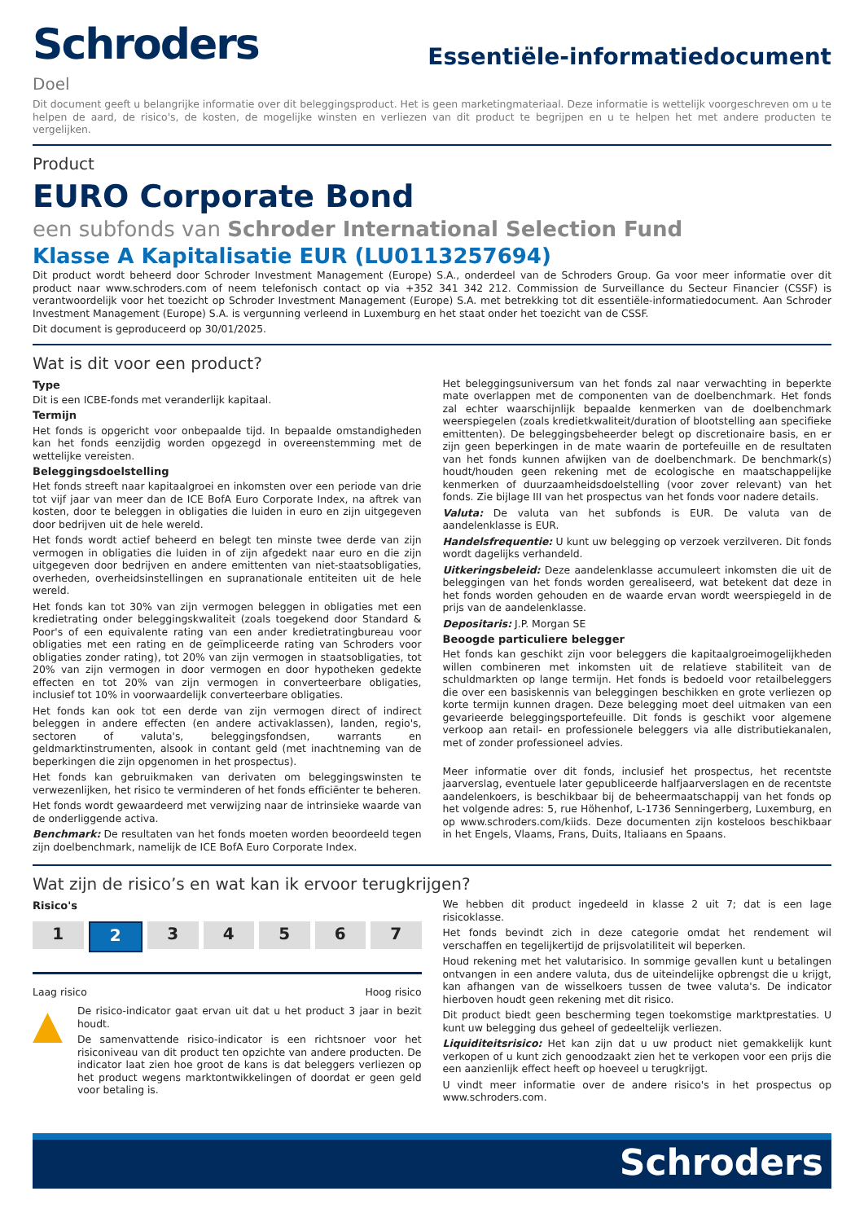Schroders
Essentiële-informatiedocument
Doel
Dit document geeft u belangrijke informatie over dit beleggingsproduct. Het is geen marketingmateriaal. Deze informatie is wettelijk voorgeschreven om u te helpen de aard, de risico's, de kosten, de mogelijke winsten en verliezen van dit product te begrijpen en u te helpen het met andere producten te vergelijken.
Product
EURO Corporate Bond
een subfonds van Schroder International Selection Fund
Klasse A Kapitalisatie EUR (LU0113257694)
Dit product wordt beheerd door Schroder Investment Management (Europe) S.A., onderdeel van de Schroders Group. Ga voor meer informatie over dit product naar www.schroders.com of neem telefonisch contact op via +352 341 342 212. Commission de Surveillance du Secteur Financier (CSSF) is verantwoordelijk voor het toezicht op Schroder Investment Management (Europe) S.A. met betrekking tot dit essentiële-informatiedocument. Aan Schroder Investment Management (Europe) S.A. is vergunning verleend in Luxemburg en het staat onder het toezicht van de CSSF.
Dit document is geproduceerd op 30/01/2025.
Wat is dit voor een product?
Type
Dit is een ICBE-fonds met veranderlijk kapitaal.
Termijn
Het fonds is opgericht voor onbepaalde tijd. In bepaalde omstandigheden kan het fonds eenzijdig worden opgezegd in overeenstemming met de wettelijke vereisten.
Beleggingsdoelstelling
Het fonds streeft naar kapitaalgroei en inkomsten over een periode van drie tot vijf jaar van meer dan de ICE BofA Euro Corporate Index, na aftrek van kosten, door te beleggen in obligaties die luiden in euro en zijn uitgegeven door bedrijven uit de hele wereld.
Het fonds wordt actief beheerd en belegt ten minste twee derde van zijn vermogen in obligaties die luiden in of zijn afgedekt naar euro en die zijn uitgegeven door bedrijven en andere emittenten van niet-staatsobligaties, overheden, overheidsinstellingen en supranationale entiteiten uit de hele wereld.
Het fonds kan tot 30% van zijn vermogen beleggen in obligaties met een kredietrating onder beleggingskwaliteit (zoals toegekend door Standard & Poor's of een equivalente rating van een ander kredietratingbureau voor obligaties met een rating en de geïmpliceerde rating van Schroders voor obligaties zonder rating), tot 20% van zijn vermogen in staatsobligaties, tot 20% van zijn vermogen in door vermogen en door hypotheken gedekte effecten en tot 20% van zijn vermogen in converteerbare obligaties, inclusief tot 10% in voorwaardelijk converteerbare obligaties.
Het fonds kan ook tot een derde van zijn vermogen direct of indirect beleggen in andere effecten (en andere activaklassen), landen, regio's, sectoren of valuta's, beleggingsfondsen, warrants en geldmarktinstrumenten, alsook in contant geld (met inachtneming van de beperkingen die zijn opgenomen in het prospectus).
Het fonds kan gebruikmaken van derivaten om beleggingswinsten te verwezenlijken, het risico te verminderen of het fonds efficiënter te beheren.
Het fonds wordt gewaardeerd met verwijzing naar de intrinsieke waarde van de onderliggende activa.
Benchmark: De resultaten van het fonds moeten worden beoordeeld tegen zijn doelbenchmark, namelijk de ICE BofA Euro Corporate Index.
Het beleggingsuniversum van het fonds zal naar verwachting in beperkte mate overlappen met de componenten van de doelbenchmark. Het fonds zal echter waarschijnlijk bepaalde kenmerken van de doelbenchmark weerspiegelen (zoals kredietkwaliteit/duration of blootstelling aan specifieke emittenten). De beleggingsbeheerder belegt op discretionaire basis, en er zijn geen beperkingen in de mate waarin de portefeuille en de resultaten van het fonds kunnen afwijken van de doelbenchmark. De benchmark(s) houdt/houden geen rekening met de ecologische en maatschappelijke kenmerken of duurzaamheidsdoelstelling (voor zover relevant) van het fonds. Zie bijlage III van het prospectus van het fonds voor nadere details.
Valuta: De valuta van het subfonds is EUR. De valuta van de aandelenklasse is EUR.
Handelsfrequentie: U kunt uw belegging op verzoek verzilveren. Dit fonds wordt dagelijks verhandeld.
Uitkeringsbeleid: Deze aandelenklasse accumuleert inkomsten die uit de beleggingen van het fonds worden gerealiseerd, wat betekent dat deze in het fonds worden gehouden en de waarde ervan wordt weerspiegeld in de prijs van de aandelenklasse.
Depositaris: J.P. Morgan SE
Beoogde particuliere belegger
Het fonds kan geschikt zijn voor beleggers die kapitaalgroeimogelijkheden willen combineren met inkomsten uit de relatieve stabiliteit van de schuldmarkten op lange termijn. Het fonds is bedoeld voor retailbeleggers die over een basiskennis van beleggingen beschikken en grote verliezen op korte termijn kunnen dragen. Deze belegging moet deel uitmaken van een gevarieerde beleggingsportefeuille. Dit fonds is geschikt voor algemene verkoop aan retail- en professionele beleggers via alle distributiekanalen, met of zonder professioneel advies.
Meer informatie over dit fonds, inclusief het prospectus, het recentste jaarverslag, eventuele later gepubliceerde halfjaarverslagen en de recentste aandelenkoers, is beschikbaar bij de beheermaatschappij van het fonds op het volgende adres: 5, rue Höhenhof, L-1736 Senningerberg, Luxemburg, en op www.schroders.com/kiids. Deze documenten zijn kosteloos beschikbaar in het Engels, Vlaams, Frans, Duits, Italiaans en Spaans.
Wat zijn de risico’s en wat kan ik ervoor terugkrijgen?
Risico's
1 2 34567
Laag risico Hoog risico
▲
De risico-indicator gaat ervan uit dat u het product 3 jaar in bezit houdt.
De samenvattende risico-indicator is een richtsnoer voor het risiconiveau van dit product ten opzichte van andere producten. De indicator laat zien hoe groot de kans is dat beleggers verliezen op het product wegens marktontwikkelingen of doordat er geen geld voor betaling is.
We hebben dit product ingedeeld in klasse 2 uit 7; dat is een lage risicoklasse.
Het fonds bevindt zich in deze categorie omdat het rendement wil verschaffen en tegelijkertijd de prijsvolatiliteit wil beperken.
Houd rekening met het valutarisico. In sommige gevallen kunt u betalingen ontvangen in een andere valuta, dus de uiteindelijke opbrengst die u krijgt, kan afhangen van de wisselkoers tussen de twee valuta's. De indicator hierboven houdt geen rekening met dit risico.
Dit product biedt geen bescherming tegen toekomstige marktprestaties. U kunt uw belegging dus geheel of gedeeltelijk verliezen.
Liquiditeitsrisico: Het kan zijn dat u uw product niet gemakkelijk kunt verkopen of u kunt zich genoodzaakt zien het te verkopen voor een prijs die een aanzienlijk effect heeft op hoeveel u terugkrijgt.
U vindt meer informatie over de andere risico's in het prospectus op www.schroders.com.
Schroders